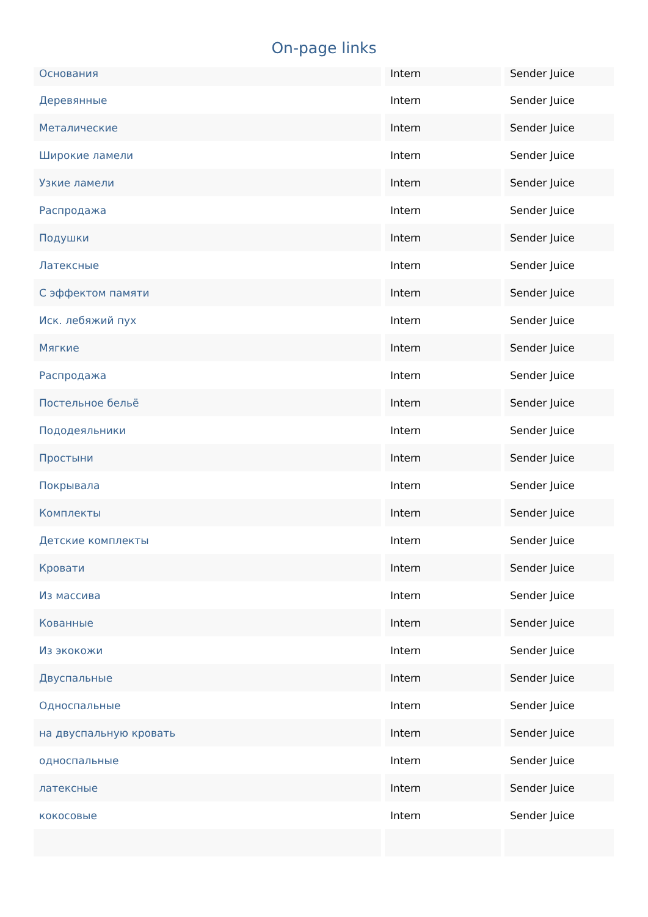On-page links
| Основания | Intern | Sender Juice |
| Деревянные | Intern | Sender Juice |
| Металические | Intern | Sender Juice |
| Широкие ламели | Intern | Sender Juice |
| Узкие ламели | Intern | Sender Juice |
| Распродажа | Intern | Sender Juice |
| Подушки | Intern | Sender Juice |
| Латексные | Intern | Sender Juice |
| С эффектом памяти | Intern | Sender Juice |
| Иск. лебяжий пух | Intern | Sender Juice |
| Мягкие | Intern | Sender Juice |
| Распродажа | Intern | Sender Juice |
| Постельное бельё | Intern | Sender Juice |
| Пододеяльники | Intern | Sender Juice |
| Простыни | Intern | Sender Juice |
| Покрывала | Intern | Sender Juice |
| Комплекты | Intern | Sender Juice |
| Детские комплекты | Intern | Sender Juice |
| Кровати | Intern | Sender Juice |
| Из массива | Intern | Sender Juice |
| Кованные | Intern | Sender Juice |
| Из экокожи | Intern | Sender Juice |
| Двуспальные | Intern | Sender Juice |
| Односпальные | Intern | Sender Juice |
| на двуспальную кровать | Intern | Sender Juice |
| односпальные | Intern | Sender Juice |
| латексные | Intern | Sender Juice |
| кокосовые | Intern | Sender Juice |